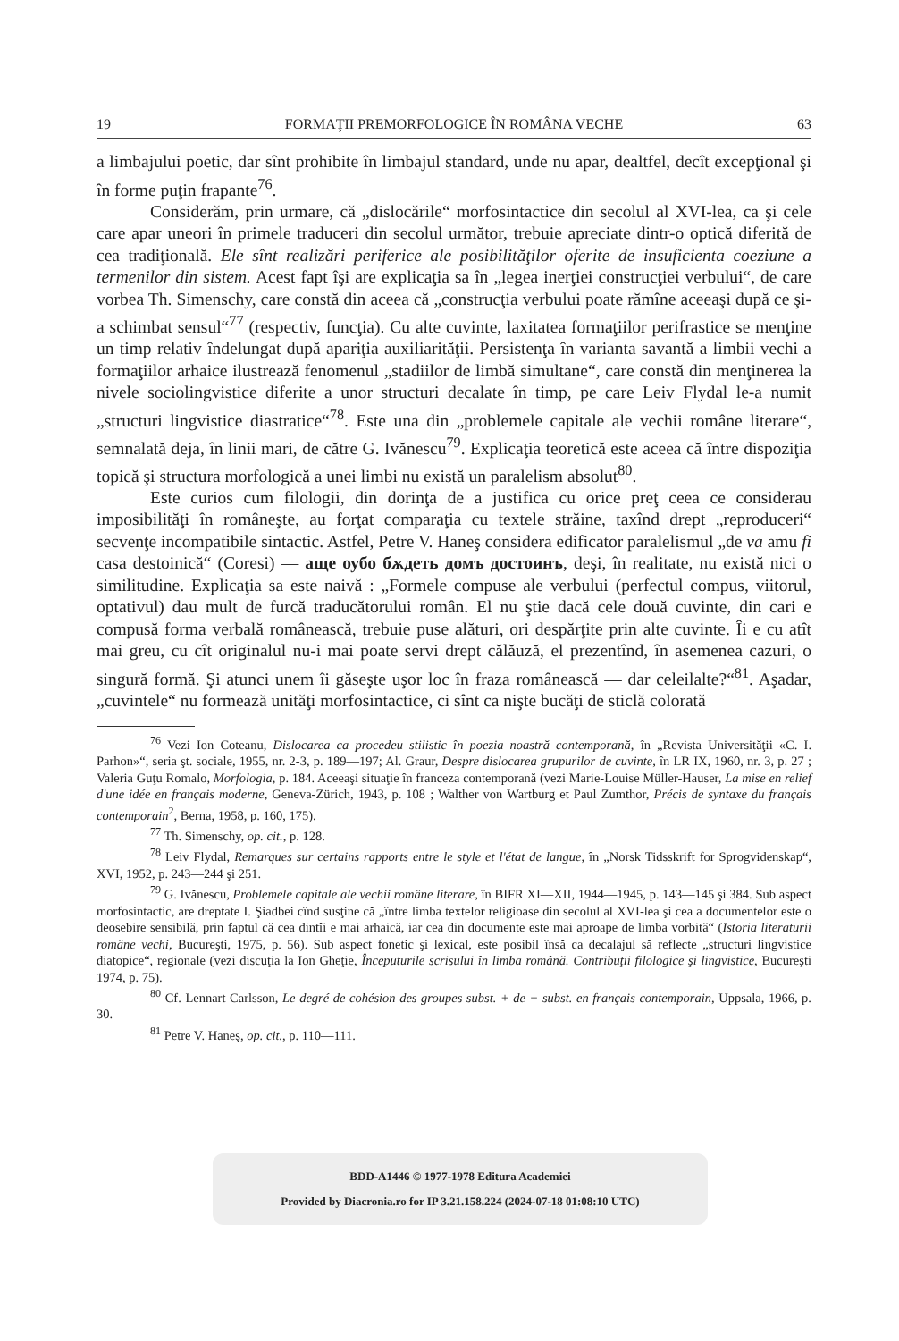19 FORMAŢII PREMORFOLOGICE ÎN ROMÂNA VECHE 63
a limbajului poetic, dar sînt prohibite în limbajul standard, unde nu apar, dealtfel, decît excepţional şi în forme puţin frapante<sup>76</sup>.
Considerăm, prin urmare, că „dislocările“ morfosintactice din secolul al XVI-lea, ca şi cele care apar uneori în primele traduceri din secolul următor, trebuie apreciate dintr-o optică diferită de cea tradiţională. Ele sînt realizări periferice ale posibilităţilor oferite de insuficienta coeziune a termenilor din sistem. Acest fapt îşi are explicaţia sa în „legea inerţiei construcţiei verbului“, de care vorbea Th. Simenschy, care constă din aceea că „construcţia verbului poate rămîne aceeaşi după ce şi-a schimbat sensul“<sup>77</sup> (respectiv, funcţia). Cu alte cuvinte, laxitatea formaţiilor perifrastice se menţine un timp relativ îndelungat după apariţia auxiliarităţii. Persistenţa în varianta savantă a limbii vechi a formaţiilor arhaice ilustrează fenomenul „stadiilor de limbă simultane“, care constă din menţinerea la nivele sociolingvistice diferite a unor structuri decalate în timp, pe care Leiv Flydal le-a numit „structuri lingvistice diastratice“<sup>78</sup>. Este una din „problemele capitale ale vechii române literare“, semnalată deja, în linii mari, de către G. Ivănescu<sup>79</sup>. Explicaţia teoretică este aceea că între dispoziţia topică şi structura morfologică a unei limbi nu există un paralelism absolut<sup>80</sup>.
Este curios cum filologii, din dorinţa de a justifica cu orice preţ ceea ce considerau imposibilităţi în româneşte, au forţat comparaţia cu textele străine, taxînd drept „reproduceri“ secvenţe incompatibile sintactic. Astfel, Petre V. Haneş considera edificator paralelismul „de va amu fi casa destoinică“ (Coresi) — аще оубо бѫдеть домъ достоинъ, deşi, în realitate, nu există nici o similitudine. Explicaţia sa este naivă : „Formele compuse ale verbului (perfectul compus, viitorul, optativul) dau mult de furcă traducătorului român. El nu ştie dacă cele două cuvinte, din cari e compusă forma verbală românească, trebuie puse alături, ori despărţite prin alte cuvinte. Îi e cu atît mai greu, cu cît originalul nu-i mai poate servi drept călăuză, el prezentînd, în asemenea cazuri, o singură formă. Şi atunci unem îi găseşte uşor loc în fraza românească — dar celeilalte?“<sup>81</sup>. Aşadar, „cuvintele“ nu formează unităţi morfosintactice, ci sînt ca nişte bucăţi de sticlă colorată
<sup>76</sup> Vezi Ion Coteanu, Dislocarea ca procedeu stilistic în poezia noastră contemporană, în „Revista Universităţii «C. I. Parhon»“, seria şt. sociale, 1955, nr. 2-3, p. 189—197; Al. Graur, Despre dislocarea grupurilor de cuvinte, în LR IX, 1960, nr. 3, p. 27 ; Valeria Guţu Romalo, Morfologia, p. 184. Aceeaşi situaţie în franceza contemporană (vezi Marie-Louise Müller-Hauser, La mise en relief d'une idée en français moderne, Geneva-Zürich, 1943, p. 108 ; Walther von Wartburg et Paul Zumthor, Précis de syntaxe du français contemporain<sup>2</sup>, Berna, 1958, p. 160, 175).
<sup>77</sup> Th. Simenschy, op. cit., p. 128.
<sup>78</sup> Leiv Flydal, Remarques sur certains rapports entre le style et l'état de langue, în „Norsk Tidsskrift for Sprogvidenskap“, XVI, 1952, p. 243—244 şi 251.
<sup>79</sup> G. Ivănescu, Problemele capitale ale vechii române literare, în BIFR XI—XII, 1944—1945, p. 143—145 şi 384. Sub aspect morfosintactic, are dreptate I. Şiadbei cînd susţine că „între limba textelor religioase din secolul al XVI-lea şi cea a documentelor este o deosebire sensibilă, prin faptul că cea dintîi e mai arhaică, iar cea din documente este mai aproape de limba vorbită“ (Istoria literaturii române vechi, Bucureşti, 1975, p. 56). Sub aspect fonetic şi lexical, este posibil însă ca decalajul să reflecte „structuri lingvistice diatopice“, regionale (vezi discuţia la Ion Gheţie, Începuturile scrisului în limba română. Contribuţii filologice şi lingvistice, Bucureşti 1974, p. 75).
<sup>80</sup> Cf. Lennart Carlsson, Le degré de cohésion des groupes subst. + de + subst. en français contemporain, Uppsala, 1966, p. 30.
<sup>81</sup> Petre V. Haneş, op. cit., p. 110—111.
BDD-A1446 © 1977-1978 Editura Academiei
Provided by Diacronia.ro for IP 3.21.158.224 (2024-07-18 01:08:10 UTC)